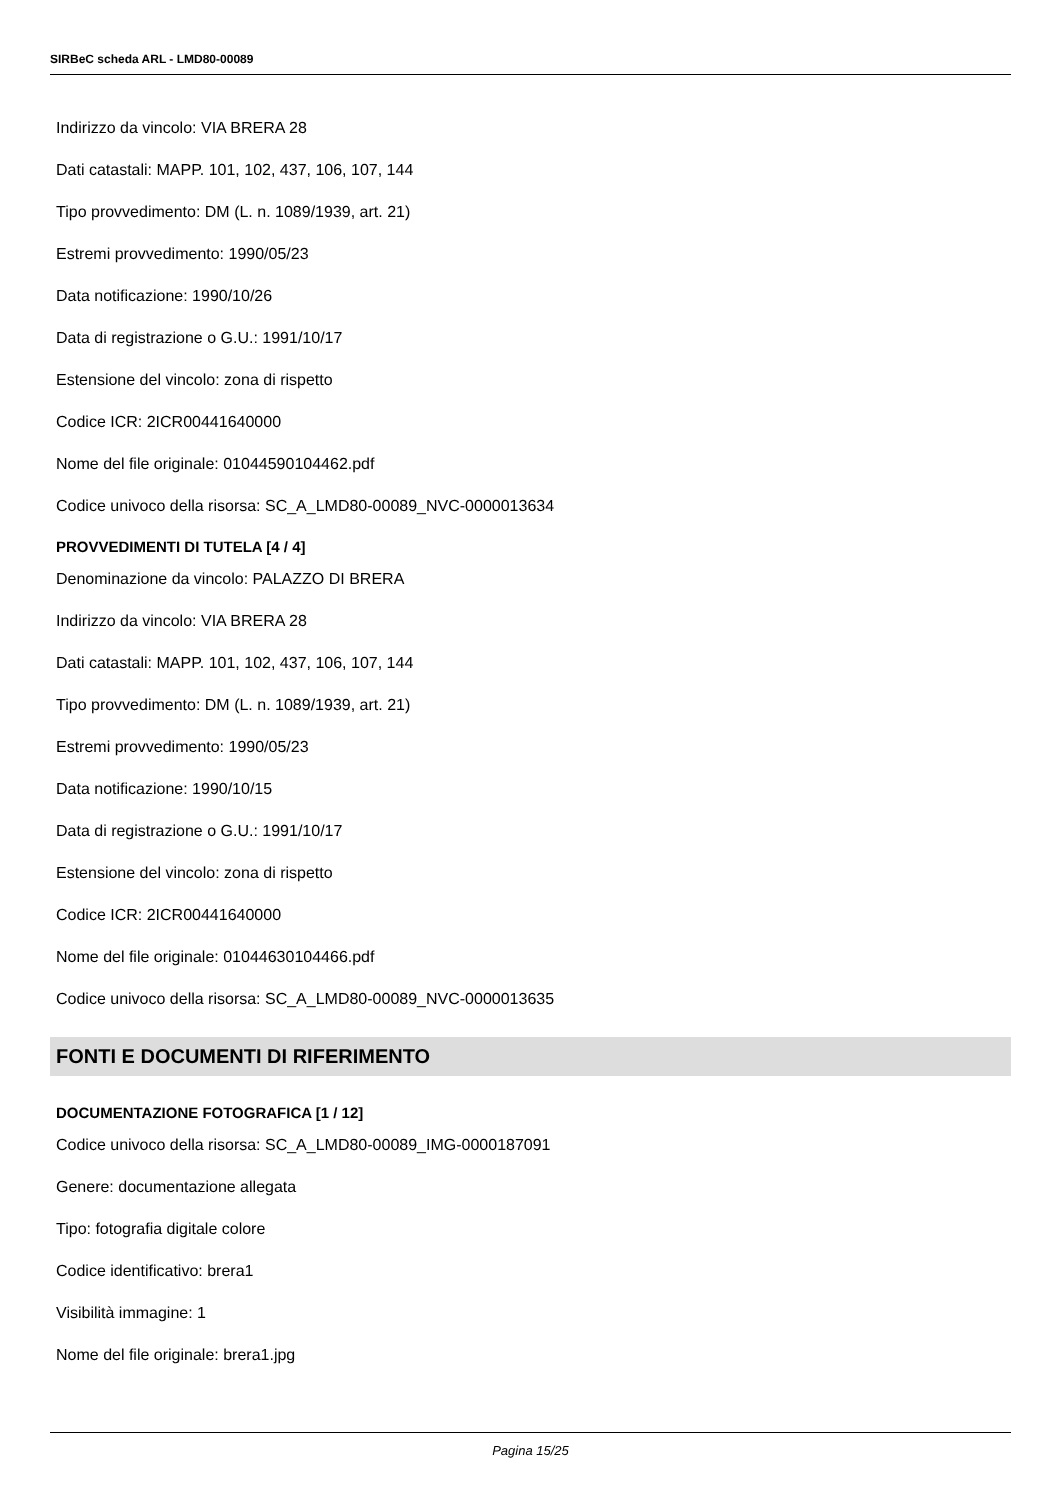SIRBeC scheda ARL - LMD80-00089
Indirizzo da vincolo: VIA BRERA 28
Dati catastali: MAPP. 101, 102, 437, 106, 107, 144
Tipo provvedimento: DM (L. n. 1089/1939, art. 21)
Estremi provvedimento: 1990/05/23
Data notificazione: 1990/10/26
Data di registrazione o G.U.: 1991/10/17
Estensione del vincolo: zona di rispetto
Codice ICR: 2ICR00441640000
Nome del file originale: 01044590104462.pdf
Codice univoco della risorsa: SC_A_LMD80-00089_NVC-0000013634
PROVVEDIMENTI DI TUTELA [4 / 4]
Denominazione da vincolo: PALAZZO DI BRERA
Indirizzo da vincolo: VIA BRERA 28
Dati catastali: MAPP. 101, 102, 437, 106, 107, 144
Tipo provvedimento: DM (L. n. 1089/1939, art. 21)
Estremi provvedimento: 1990/05/23
Data notificazione: 1990/10/15
Data di registrazione o G.U.: 1991/10/17
Estensione del vincolo: zona di rispetto
Codice ICR: 2ICR00441640000
Nome del file originale: 01044630104466.pdf
Codice univoco della risorsa: SC_A_LMD80-00089_NVC-0000013635
FONTI E DOCUMENTI DI RIFERIMENTO
DOCUMENTAZIONE FOTOGRAFICA [1 / 12]
Codice univoco della risorsa: SC_A_LMD80-00089_IMG-0000187091
Genere: documentazione allegata
Tipo: fotografia digitale colore
Codice identificativo: brera1
Visibilità immagine: 1
Nome del file originale: brera1.jpg
Pagina 15/25